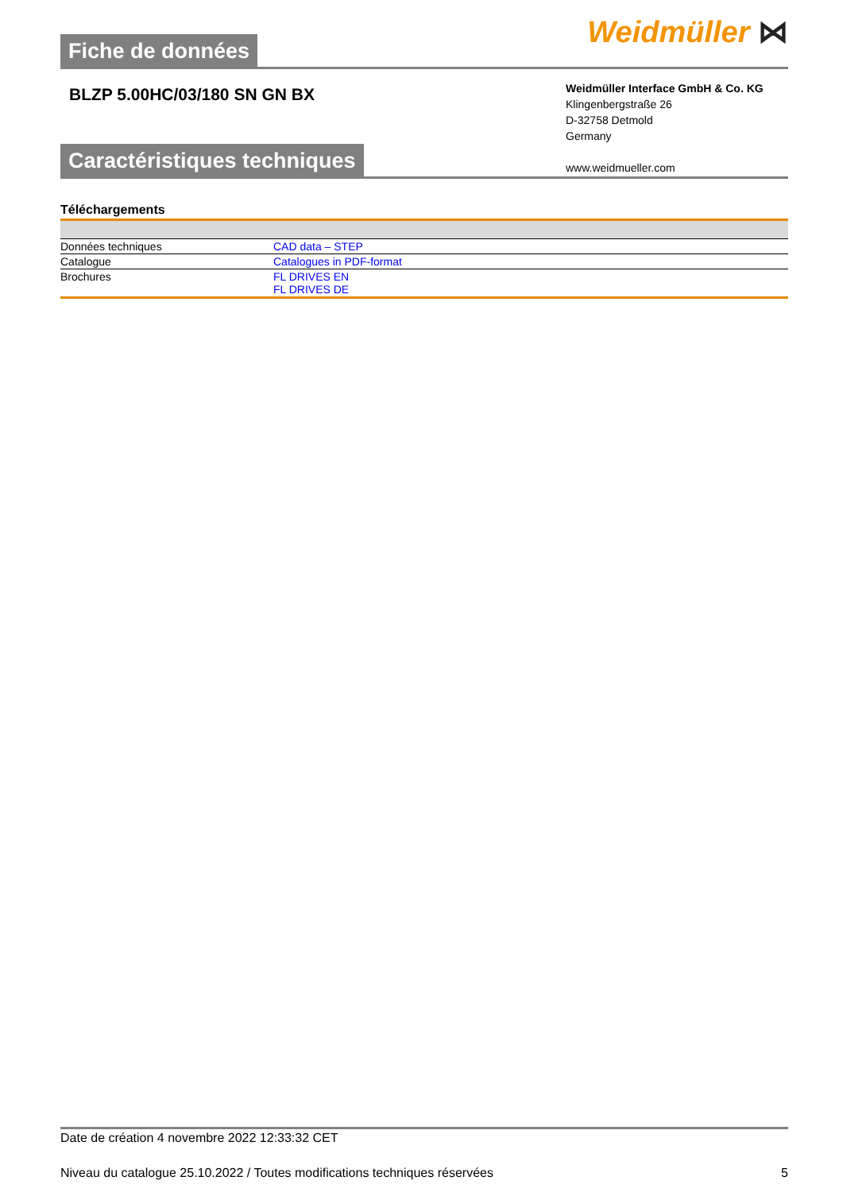Fiche de données
Weidmüller ⋈
BLZP 5.00HC/03/180 SN GN BX
Weidmüller Interface GmbH & Co. KG
Klingenbergstraße 26
D-32758 Detmold
Germany
www.weidmueller.com
Caractéristiques techniques
Téléchargements
| Données techniques | CAD data – STEP |
| Catalogue | Catalogues in PDF-format |
| Brochures | FL DRIVES EN FL DRIVES DE |
Date de création 4 novembre 2022 12:33:32 CET
Niveau du catalogue 25.10.2022 / Toutes modifications techniques réservées 5